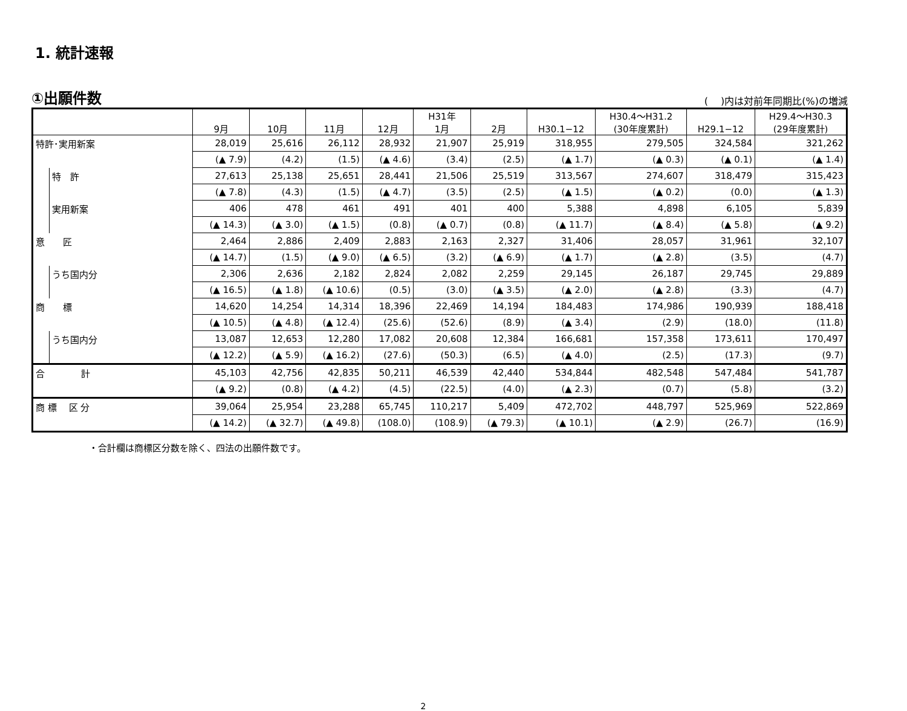1. 統計速報
①出願件数
(　 )内は対前年同期比(%)の増減
| | | 9月 | 10月 | 11月 | 12月 | H31年 1月 | 2月 | H30.1−12 | H30.4〜H31.2 (30年度累計) | H29.1−12 | H29.4〜H30.3 (29年度累計) |
| --- | --- | --- | --- | --- | --- | --- | --- | --- | --- | --- | --- |
| 特許･実用新案 | | 28,019 | 25,616 | 26,112 | 28,932 | 21,907 | 25,919 | 318,955 | 279,505 | 324,584 | 321,262 |
| | | (▲ 7.9) | (4.2) | (1.5) | (▲ 4.6) | (3.4) | (2.5) | (▲ 1.7) | (▲ 0.3) | (▲ 0.1) | (▲ 1.4) |
| | 特 許 | 27,613 | 25,138 | 25,651 | 28,441 | 21,506 | 25,519 | 313,567 | 274,607 | 318,479 | 315,423 |
| | | (▲ 7.8) | (4.3) | (1.5) | (▲ 4.7) | (3.5) | (2.5) | (▲ 1.5) | (▲ 0.2) | (0.0) | (▲ 1.3) |
| | 実用新案 | 406 | 478 | 461 | 491 | 401 | 400 | 5,388 | 4,898 | 6,105 | 5,839 |
| | | (▲ 14.3) | (▲ 3.0) | (▲ 1.5) | (0.8) | (▲ 0.7) | (0.8) | (▲ 11.7) | (▲ 8.4) | (▲ 5.8) | (▲ 9.2) |
| 意 匠 | | 2,464 | 2,886 | 2,409 | 2,883 | 2,163 | 2,327 | 31,406 | 28,057 | 31,961 | 32,107 |
| | | (▲ 14.7) | (1.5) | (▲ 9.0) | (▲ 6.5) | (3.2) | (▲ 6.9) | (▲ 1.7) | (▲ 2.8) | (3.5) | (4.7) |
| | うち国内分 | 2,306 | 2,636 | 2,182 | 2,824 | 2,082 | 2,259 | 29,145 | 26,187 | 29,745 | 29,889 |
| | | (▲ 16.5) | (▲ 1.8) | (▲ 10.6) | (0.5) | (3.0) | (▲ 3.5) | (▲ 2.0) | (▲ 2.8) | (3.3) | (4.7) |
| 商 標 | | 14,620 | 14,254 | 14,314 | 18,396 | 22,469 | 14,194 | 184,483 | 174,986 | 190,939 | 188,418 |
| | | (▲ 10.5) | (▲ 4.8) | (▲ 12.4) | (25.6) | (52.6) | (8.9) | (▲ 3.4) | (2.9) | (18.0) | (11.8) |
| | うち国内分 | 13,087 | 12,653 | 12,280 | 17,082 | 20,608 | 12,384 | 166,681 | 157,358 | 173,611 | 170,497 |
| | | (▲ 12.2) | (▲ 5.9) | (▲ 16.2) | (27.6) | (50.3) | (6.5) | (▲ 4.0) | (2.5) | (17.3) | (9.7) |
| 合 計 | | 45,103 | 42,756 | 42,835 | 50,211 | 46,539 | 42,440 | 534,844 | 482,548 | 547,484 | 541,787 |
| | | (▲ 9.2) | (0.8) | (▲ 4.2) | (4.5) | (22.5) | (4.0) | (▲ 2.3) | (0.7) | (5.8) | (3.2) |
| 商 標 区 分 | | 39,064 | 25,954 | 23,288 | 65,745 | 110,217 | 5,409 | 472,702 | 448,797 | 525,969 | 522,869 |
| | | (▲ 14.2) | (▲ 32.7) | (▲ 49.8) | (108.0) | (108.9) | (▲ 79.3) | (▲ 10.1) | (▲ 2.9) | (26.7) | (16.9) |
・合計欄は商標区分数を除く、四法の出願件数です。
2